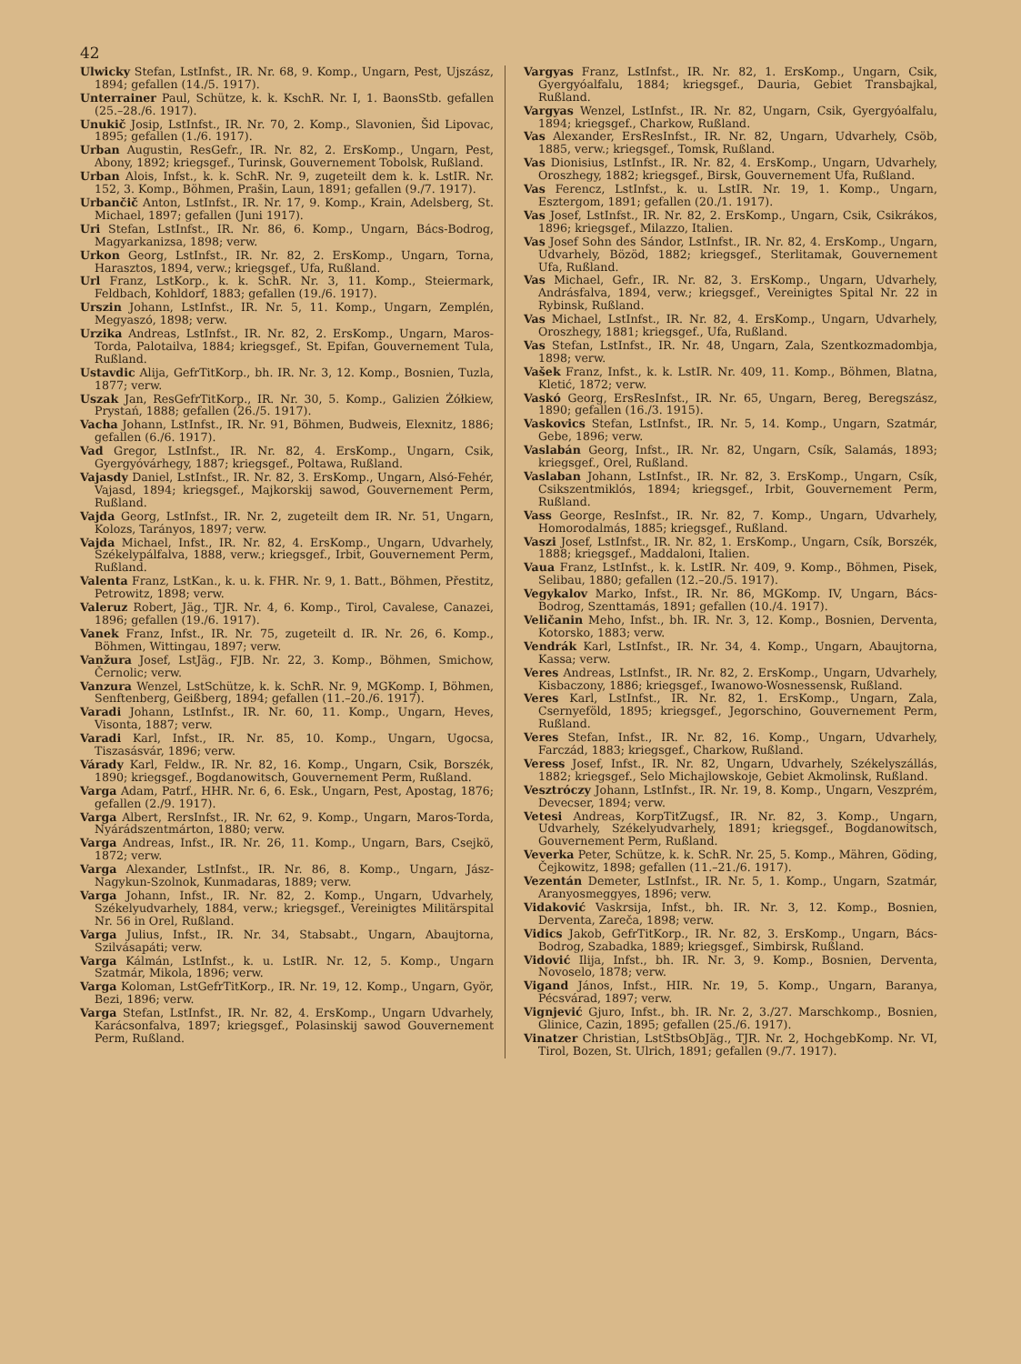42
Ulwicky Stefan, LstInfst., IR. Nr. 68, 9. Komp., Ungarn, Pest, Ujszász, 1894; gefallen (14./5. 1917).
Unterrainer Paul, Schütze, k. k. KschR. Nr. I, 1. BaonsStb. gefallen (25.–28./6. 1917).
Unukič Josip, LstInfst., IR. Nr. 70, 2. Komp., Slavonien, Šid Lipovac, 1895; gefallen (1./6. 1917).
Urban Augustin, ResGefr., IR. Nr. 82, 2. ErsKomp., Ungarn, Pest, Abony, 1892; kriegsgef., Turinsk, Gouvernement Tobolsk, Rußland.
Urban Alois, Infst., k. k. SchR. Nr. 9, zugeteilt dem k. k. LstIR. Nr. 152, 3. Komp., Böhmen, Prašin, Laun, 1891; gefallen (9./7. 1917).
Urbančič Anton, LstInfst., IR. Nr. 17, 9. Komp., Krain, Adelsberg, St. Michael, 1897; gefallen (Juni 1917).
Uri Stefan, LstInfst., IR. Nr. 86, 6. Komp., Ungarn, Bács-Bodrog, Magyarkanizsa, 1898; verw.
Urkon Georg, LstInfst., IR. Nr. 82, 2. ErsKomp., Ungarn, Torna, Harasztos, 1894, verw.; kriegsgef., Ufa, Rußland.
Url Franz, LstKorp., k. k. SchR. Nr. 3, 11. Komp., Steiermark, Feldbach, Kohldorf, 1883; gefallen (19./6. 1917).
Urszin Johann, LstInfst., IR. Nr. 5, 11. Komp., Ungarn, Zemplén, Megyaszó, 1898; verw.
Urzika Andreas, LstInfst., IR. Nr. 82, 2. ErsKomp., Ungarn, Maros-Torda, Palotailva, 1884; kriegsgef., St. Epifan, Gouvernement Tula, Rußland.
Ustavdic Alija, GefrTitKorp., bh. IR. Nr. 3, 12. Komp., Bosnien, Tuzla, 1877; verw.
Uszak Jan, ResGefrTitKorp., IR. Nr. 30, 5. Komp., Galizien Żółkiew, Prystań, 1888; gefallen (26./5. 1917).
Vacha Johann, LstInfst., IR. Nr. 91, Böhmen, Budweis, Elexnitz, 1886; gefallen (6./6. 1917).
Vad Gregor, LstInfst., IR. Nr. 82, 4. ErsKomp., Ungarn, Csik, Gyergyóvárhegy, 1887; kriegsgef., Poltawa, Rußland.
Vajasdy Daniel, LstInfst., IR. Nr. 82, 3. ErsKomp., Ungarn, Alsó-Fehér, Vajasd, 1894; kriegsgef., Majkorskij sawod, Gouvernement Perm, Rußland.
Vajda Georg, LstInfst., IR. Nr. 2, zugeteilt dem IR. Nr. 51, Ungarn, Kolozs, Tarányos, 1897; verw.
Vajda Michael, Infst., IR. Nr. 82, 4. ErsKomp., Ungarn, Udvarhely, Székelypálfalva, 1888, verw.; kriegsgef., Irbit, Gouvernement Perm, Rußland.
Valenta Franz, LstKan., k. u. k. FHR. Nr. 9, 1. Batt., Böhmen, Přestitz, Petrowitz, 1898; verw.
Valeruz Robert, Jäg., TJR. Nr. 4, 6. Komp., Tirol, Cavalese, Canazei, 1896; gefallen (19./6. 1917).
Vanek Franz, Infst., IR. Nr. 75, zugeteilt d. IR. Nr. 26, 6. Komp., Böhmen, Wittingau, 1897; verw.
Vanžura Josef, LstJäg., FJB. Nr. 22, 3. Komp., Böhmen, Smichow, Černolic; verw.
Vanzura Wenzel, LstSchütze, k. k. SchR. Nr. 9, MGKomp. I, Böhmen, Senftenberg, Geißberg, 1894; gefallen (11.–20./6. 1917).
Varadi Johann, LstInfst., IR. Nr. 60, 11. Komp., Ungarn, Heves, Visonta, 1887; verw.
Varadi Karl, Infst., IR. Nr. 85, 10. Komp., Ungarn, Ugocsa, Tiszasásvár, 1896; verw.
Várady Karl, Feldw., IR. Nr. 82, 16. Komp., Ungarn, Csik, Borszék, 1890; kriegsgef., Bogdanowitsch, Gouvernement Perm, Rußland.
Varga Adam, Patrf., HHR. Nr. 6, 6. Esk., Ungarn, Pest, Apostag, 1876; gefallen (2./9. 1917).
Varga Albert, RersInfst., IR. Nr. 62, 9. Komp., Ungarn, Maros-Torda, Nyárádszentmárton, 1880; verw.
Varga Andreas, Infst., IR. Nr. 26, 11. Komp., Ungarn, Bars, Csejkö, 1872; verw.
Varga Alexander, LstInfst., IR. Nr. 86, 8. Komp., Ungarn, Jász-Nagykun-Szolnok, Kunmadaras, 1889; verw.
Varga Johann, Infst., IR. Nr. 82, 2. Komp., Ungarn, Udvarhely, Székelyudvarhely, 1884, verw.; kriegsgef., Vereinigtes Militärspital Nr. 56 in Orel, Rußland.
Varga Julius, Infst., IR. Nr. 34, Stabsabt., Ungarn, Abaujtorna, Szilvásapáti; verw.
Varga Kálmán, LstInfst., k. u. LstIR. Nr. 12, 5. Komp., Ungarn Szatmár, Mikola, 1896; verw.
Varga Koloman, LstGefrTitKorp., IR. Nr. 19, 12. Komp., Ungarn, Györ, Bezi, 1896; verw.
Varga Stefan, LstInfst., IR. Nr. 82, 4. ErsKomp., Ungarn Udvarhely, Karácsonfalva, 1897; kriegsgef., Polasinskij sawod Gouvernement Perm, Rußland.
Vargyas Franz, LstInfst., IR. Nr. 82, 1. ErsKomp., Ungarn, Csik, Gyergyóalfalu, 1884; kriegsgef., Dauria, Gebiet Transbajkal, Rußland.
Vargyas Wenzel, LstInfst., IR. Nr. 82, Ungarn, Csik, Gyergyóalfalu, 1894; kriegsgef., Charkow, Rußland.
Vas Alexander, ErsResInfst., IR. Nr. 82, Ungarn, Udvarhely, Csöb, 1885, verw.; kriegsgef., Tomsk, Rußland.
Vas Dionisius, LstInfst., IR. Nr. 82, 4. ErsKomp., Ungarn, Udvarhely, Oroszhegy, 1882; kriegsgef., Birsk, Gouvernement Ufa, Rußland.
Vas Ferencz, LstInfst., k. u. LstIR. Nr. 19, 1. Komp., Ungarn, Esztergom, 1891; gefallen (20./1. 1917).
Vas Josef, LstInfst., IR. Nr. 82, 2. ErsKomp., Ungarn, Csik, Csikrákos, 1896; kriegsgef., Milazzo, Italien.
Vas Josef Sohn des Sándor, LstInfst., IR. Nr. 82, 4. ErsKomp., Ungarn, Udvarhely, Bözöd, 1882; kriegsgef., Sterlitamak, Gouvernement Ufa, Rußland.
Vas Michael, Gefr., IR. Nr. 82, 3. ErsKomp., Ungarn, Udvarhely, Andrásfalva, 1894, verw.; kriegsgef., Vereinigtes Spital Nr. 22 in Rybinsk, Rußland.
Vas Michael, LstInfst., IR. Nr. 82, 4. ErsKomp., Ungarn, Udvarhely, Oroszhegy, 1881; kriegsgef., Ufa, Rußland.
Vas Stefan, LstInfst., IR. Nr. 48, Ungarn, Zala, Szentkozmadombja, 1898; verw.
Vašek Franz, Infst., k. k. LstIR. Nr. 409, 11. Komp., Böhmen, Blatna, Kletić, 1872; verw.
Vaskó Georg, ErsResInfst., IR. Nr. 65, Ungarn, Bereg, Beregszász, 1890; gefallen (16./3. 1915).
Vaskovics Stefan, LstInfst., IR. Nr. 5, 14. Komp., Ungarn, Szatmár, Gebe, 1896; verw.
Vaslabán Georg, Infst., IR. Nr. 82, Ungarn, Csík, Salamás, 1893; kriegsgef., Orel, Rußland.
Vaslaban Johann, LstInfst., IR. Nr. 82, 3. ErsKomp., Ungarn, Csík, Csikszentmiklós, 1894; kriegsgef., Irbit, Gouvernement Perm, Rußland.
Vass George, ResInfst., IR. Nr. 82, 7. Komp., Ungarn, Udvarhely, Homorodalmás, 1885; kriegsgef., Rußland.
Vaszi Josef, LstInfst., IR. Nr. 82, 1. ErsKomp., Ungarn, Csík, Borszék, 1888; kriegsgef., Maddaloni, Italien.
Vaua Franz, LstInfst., k. k. LstIR. Nr. 409, 9. Komp., Böhmen, Pisek, Selibau, 1880; gefallen (12.–20./5. 1917).
Vegykalov Marko, Infst., IR. Nr. 86, MGKomp. IV, Ungarn, Bács-Bodrog, Szenttamás, 1891; gefallen (10./4. 1917).
Veličanin Meho, Infst., bh. IR. Nr. 3, 12. Komp., Bosnien, Derventa, Kotorsko, 1883; verw.
Vendrák Karl, LstInfst., IR. Nr. 34, 4. Komp., Ungarn, Abaujtorna, Kassa; verw.
Veres Andreas, LstInfst., IR. Nr. 82, 2. ErsKomp., Ungarn, Udvarhely, Kisbaczony, 1886; kriegsgef., Iwanowo-Wosnessensk, Rußland.
Veres Karl, LstInfst., IR. Nr. 82, 1. ErsKomp., Ungarn, Zala, Csernyeföld, 1895; kriegsgef., Jegorschino, Gouvernement Perm, Rußland.
Veres Stefan, Infst., IR. Nr. 82, 16. Komp., Ungarn, Udvarhely, Farczád, 1883; kriegsgef., Charkow, Rußland.
Veress Josef, Infst., IR. Nr. 82, Ungarn, Udvarhely, Székelyszállás, 1882; kriegsgef., Selo Michajlowskoje, Gebiet Akmolinsk, Rußland.
Vesztróczy Johann, LstInfst., IR. Nr. 19, 8. Komp., Ungarn, Veszprém, Devecser, 1894; verw.
Vetesi Andreas, KorpTitZugsf., IR. Nr. 82, 3. Komp., Ungarn, Udvarhely, Székelyudvarhely, 1891; kriegsgef., Bogdanowitsch, Gouvernement Perm, Rußland.
Veverka Peter, Schütze, k. k. SchR. Nr. 25, 5. Komp., Mähren, Göding, Čejkowitz, 1898; gefallen (11.–21./6. 1917).
Vezentán Demeter, LstInfst., IR. Nr. 5, 1. Komp., Ungarn, Szatmár, Aranyosmeggyes, 1896; verw.
Vidaković Vaskrsija, Infst., bh. IR. Nr. 3, 12. Komp., Bosnien, Derventa, Zareča, 1898; verw.
Vidics Jakob, GefrTitKorp., IR. Nr. 82, 3. ErsKomp., Ungarn, Bács-Bodrog, Szabadka, 1889; kriegsgef., Simbirsk, Rußland.
Vidović Ilija, Infst., bh. IR. Nr. 3, 9. Komp., Bosnien, Derventa, Novoselo, 1878; verw.
Vigand János, Infst., HIR. Nr. 19, 5. Komp., Ungarn, Baranya, Pécsvárad, 1897; verw.
Vignjević Gjuro, Infst., bh. IR. Nr. 2, 3./27. Marschkomp., Bosnien, Glinice, Cazin, 1895; gefallen (25./6. 1917).
Vinatzer Christian, LstStbsObJäg., TJR. Nr. 2, HochgebKomp. Nr. VI, Tirol, Bozen, St. Ulrich, 1891; gefallen (9./7. 1917).